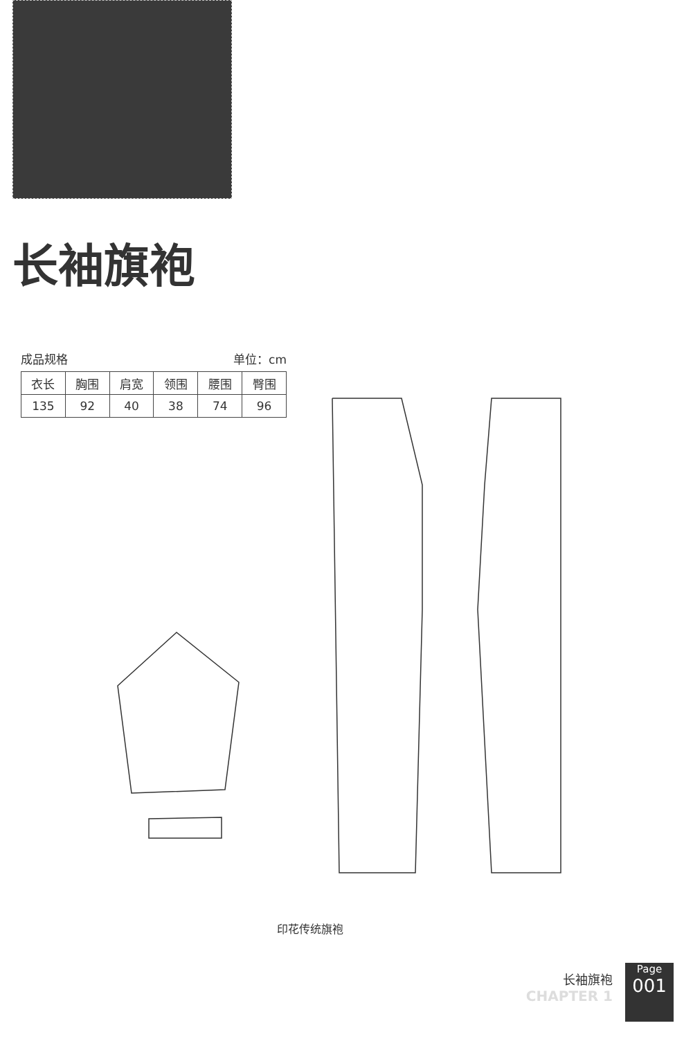长袖旗袍
成品规格 单位：cm
| 衣长 | 胸围 | 肩宽 | 领围 | 腰围 | 臀围 |
| 135 | 92 | 40 | 38 | 74 | 96 |
印花传统旗袍
长袖旗袍
CHAPTER 1
Page
001